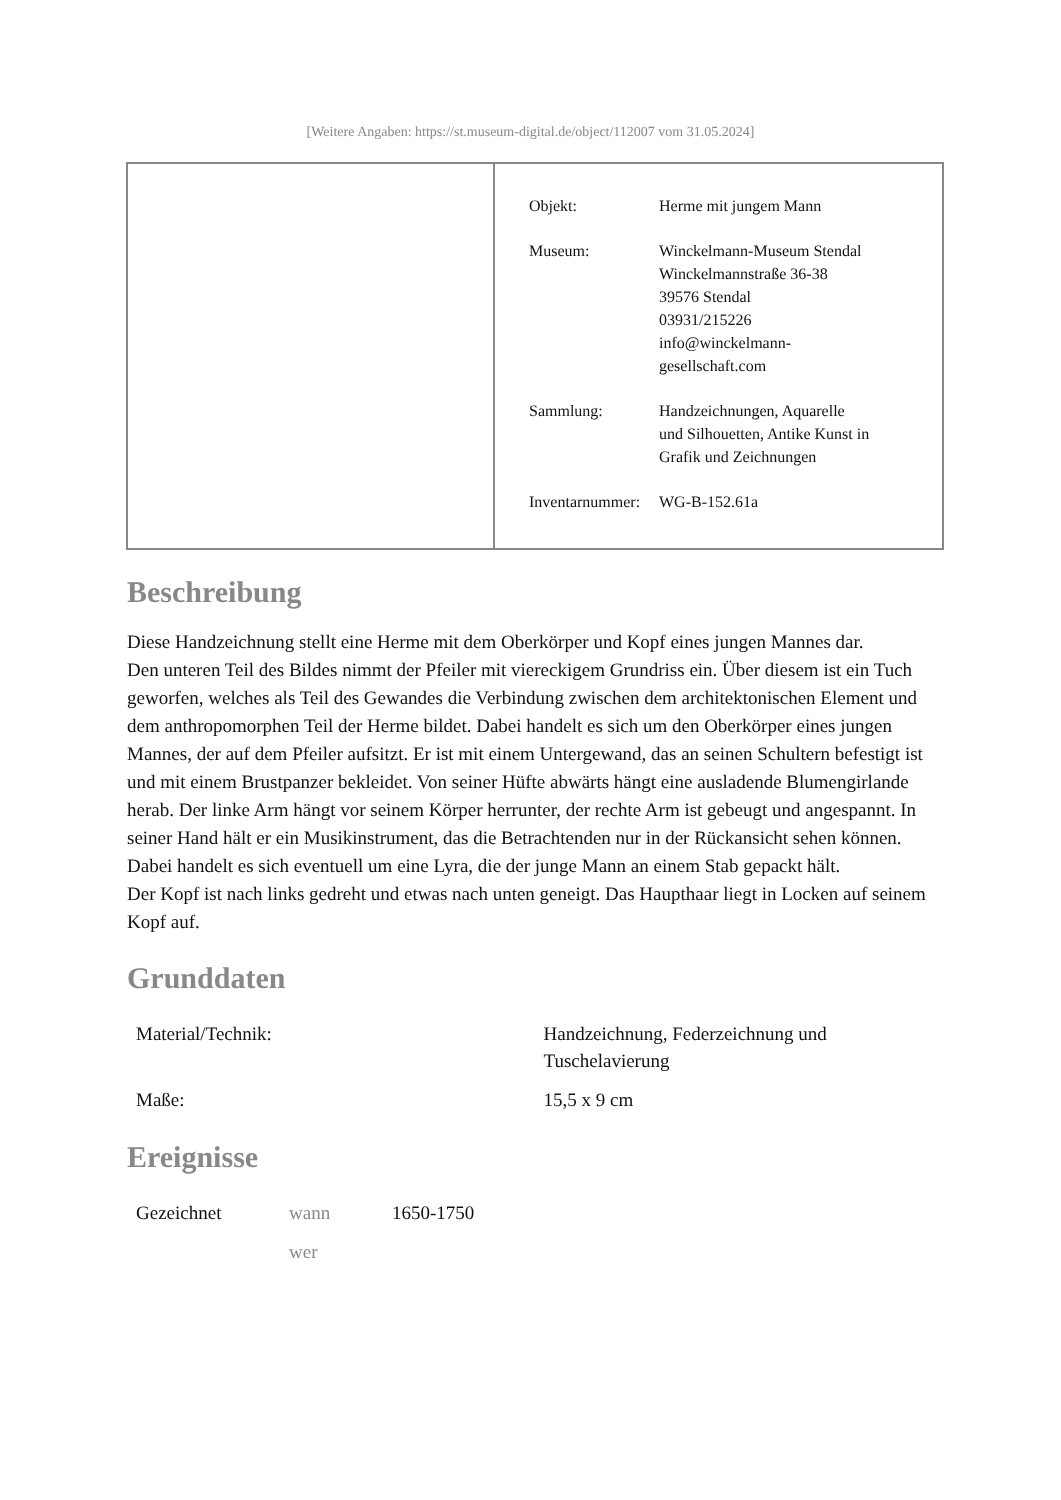[Weitere Angaben: https://st.museum-digital.de/object/112007 vom 31.05.2024]
| Objekt: | Herme mit jungem Mann |
| Museum: | Winckelmann-Museum Stendal Winckelmannstraße 36-38 39576 Stendal 03931/215226 info@winckelmann- gesellschaft.com |
| Sammlung: | Handzeichnungen, Aquarelle und Silhouetten, Antike Kunst in Grafik und Zeichnungen |
| Inventarnummer: | WG-B-152.61a |
Beschreibung
Diese Handzeichnung stellt eine Herme mit dem Oberkörper und Kopf eines jungen Mannes dar.
Den unteren Teil des Bildes nimmt der Pfeiler mit viereckigem Grundriss ein. Über diesem ist ein Tuch geworfen, welches als Teil des Gewandes die Verbindung zwischen dem architektonischen Element und dem anthropomorphen Teil der Herme bildet. Dabei handelt es sich um den Oberkörper eines jungen Mannes, der auf dem Pfeiler aufsitzt. Er ist mit einem Untergewand, das an seinen Schultern befestigt ist und mit einem Brustpanzer bekleidet. Von seiner Hüfte abwärts hängt eine ausladende Blumengirlande herab. Der linke Arm hängt vor seinem Körper herrunter, der rechte Arm ist gebeugt und angespannt. In seiner Hand hält er ein Musikinstrument, das die Betrachtenden nur in der Rückansicht sehen können. Dabei handelt es sich eventuell um eine Lyra, die der junge Mann an einem Stab gepackt hält.
Der Kopf ist nach links gedreht und etwas nach unten geneigt. Das Haupthaar liegt in Locken auf seinem Kopf auf.
Grunddaten
| Material/Technik: | Handzeichnung, Federzeichnung und Tuschelavierung |
| Maße: | 15,5 x 9 cm |
Ereignisse
| Gezeichnet | wann | 1650-1750 |
| | wer | |